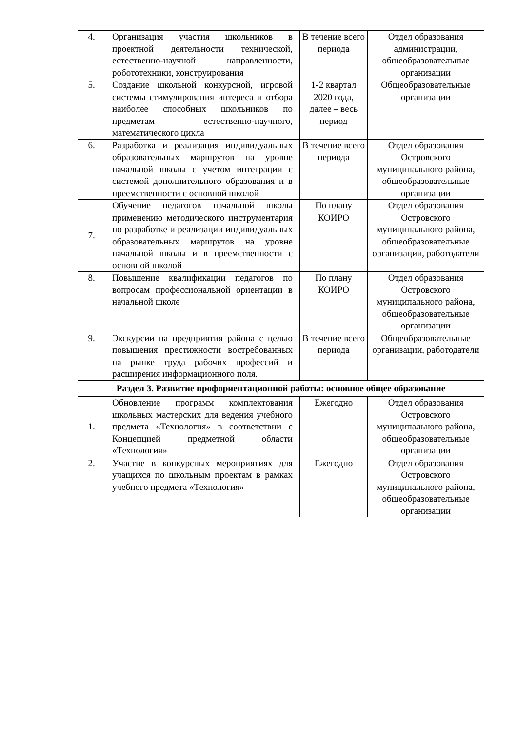| 4. | Организация участия школьников в проектной деятельности технической, естественно-научной направленности, робототехники, конструирования | В течение всего периода | Отдел образования администрации, общеобразовательные организации |
| 5. | Создание школьной конкурсной, игровой системы стимулирования интереса и отбора наиболее способных школьников по предметам естественно-научного, математического цикла | 1-2 квартал 2020 года, далее – весь период | Общеобразовательные организации |
| 6. | Разработка и реализация индивидуальных образовательных маршрутов на уровне начальной школы с учетом интеграции с системой дополнительного образования и в преемственности с основной школой | В течение всего периода | Отдел образования Островского муниципального района, общеобразовательные организации |
| 7. | Обучение педагогов начальной школы применению методического инструментария по разработке и реализации индивидуальных образовательных маршрутов на уровне начальной школы и в преемственности с основной школой | По плану КОИРО | Отдел образования Островского муниципального района, общеобразовательные организации, работодатели |
| 8. | Повышение квалификации педагогов по вопросам профессиональной ориентации в начальной школе | По плану КОИРО | Отдел образования Островского муниципального района, общеобразовательные организации |
| 9. | Экскурсии на предприятия района с целью повышения престижности востребованных на рынке труда рабочих профессий и расширения информационного поля. | В течение всего периода | Общеобразовательные организации, работодатели |
| Раздел 3. Развитие профориентационной работы: основное общее образование | | | |
| 1. | Обновление программ комплектования школьных мастерских для ведения учебного предмета «Технология» в соответствии с Концепцией предметной области «Технология» | Ежегодно | Отдел образования Островского муниципального района, общеобразовательные организации |
| 2. | Участие в конкурсных мероприятиях для учащихся по школьным проектам в рамках учебного предмета «Технология» | Ежегодно | Отдел образования Островского муниципального района, общеобразовательные организации |